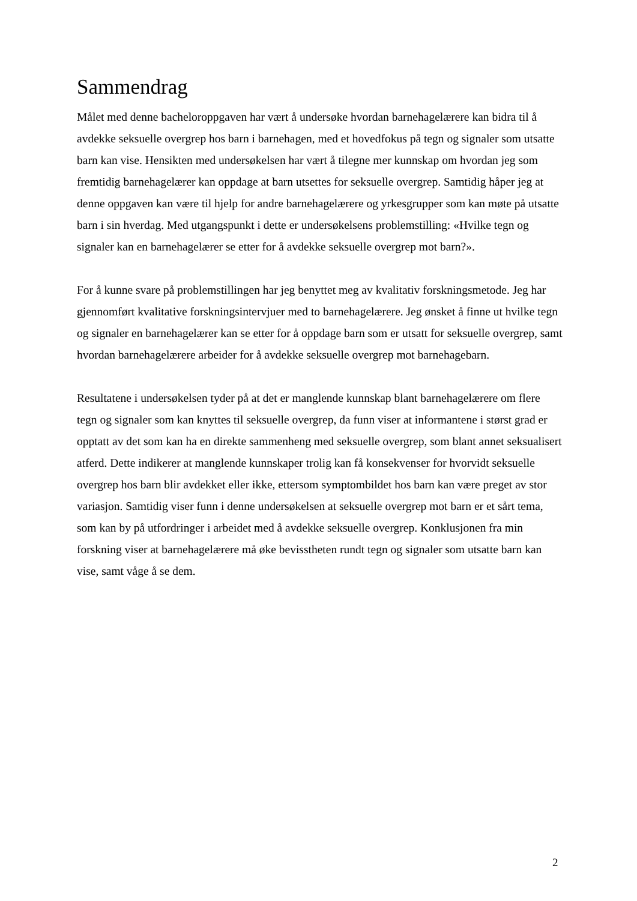Sammendrag
Målet med denne bacheloroppgaven har vært å undersøke hvordan barnehagelærere kan bidra til å avdekke seksuelle overgrep hos barn i barnehagen, med et hovedfokus på tegn og signaler som utsatte barn kan vise. Hensikten med undersøkelsen har vært å tilegne mer kunnskap om hvordan jeg som fremtidig barnehagelærer kan oppdage at barn utsettes for seksuelle overgrep. Samtidig håper jeg at denne oppgaven kan være til hjelp for andre barnehagelærere og yrkesgrupper som kan møte på utsatte barn i sin hverdag. Med utgangspunkt i dette er undersøkelsens problemstilling: «Hvilke tegn og signaler kan en barnehagelærer se etter for å avdekke seksuelle overgrep mot barn?».
For å kunne svare på problemstillingen har jeg benyttet meg av kvalitativ forskningsmetode. Jeg har gjennomført kvalitative forskningsintervjuer med to barnehagelærere. Jeg ønsket å finne ut hvilke tegn og signaler en barnehagelærer kan se etter for å oppdage barn som er utsatt for seksuelle overgrep, samt hvordan barnehagelærere arbeider for å avdekke seksuelle overgrep mot barnehagebarn.
Resultatene i undersøkelsen tyder på at det er manglende kunnskap blant barnehagelærere om flere tegn og signaler som kan knyttes til seksuelle overgrep, da funn viser at informantene i størst grad er opptatt av det som kan ha en direkte sammenheng med seksuelle overgrep, som blant annet seksualisert atferd. Dette indikerer at manglende kunnskaper trolig kan få konsekvenser for hvorvidt seksuelle overgrep hos barn blir avdekket eller ikke, ettersom symptombildet hos barn kan være preget av stor variasjon. Samtidig viser funn i denne undersøkelsen at seksuelle overgrep mot barn er et sårt tema, som kan by på utfordringer i arbeidet med å avdekke seksuelle overgrep. Konklusjonen fra min forskning viser at barnehagelærere må øke bevisstheten rundt tegn og signaler som utsatte barn kan vise, samt våge å se dem.
2